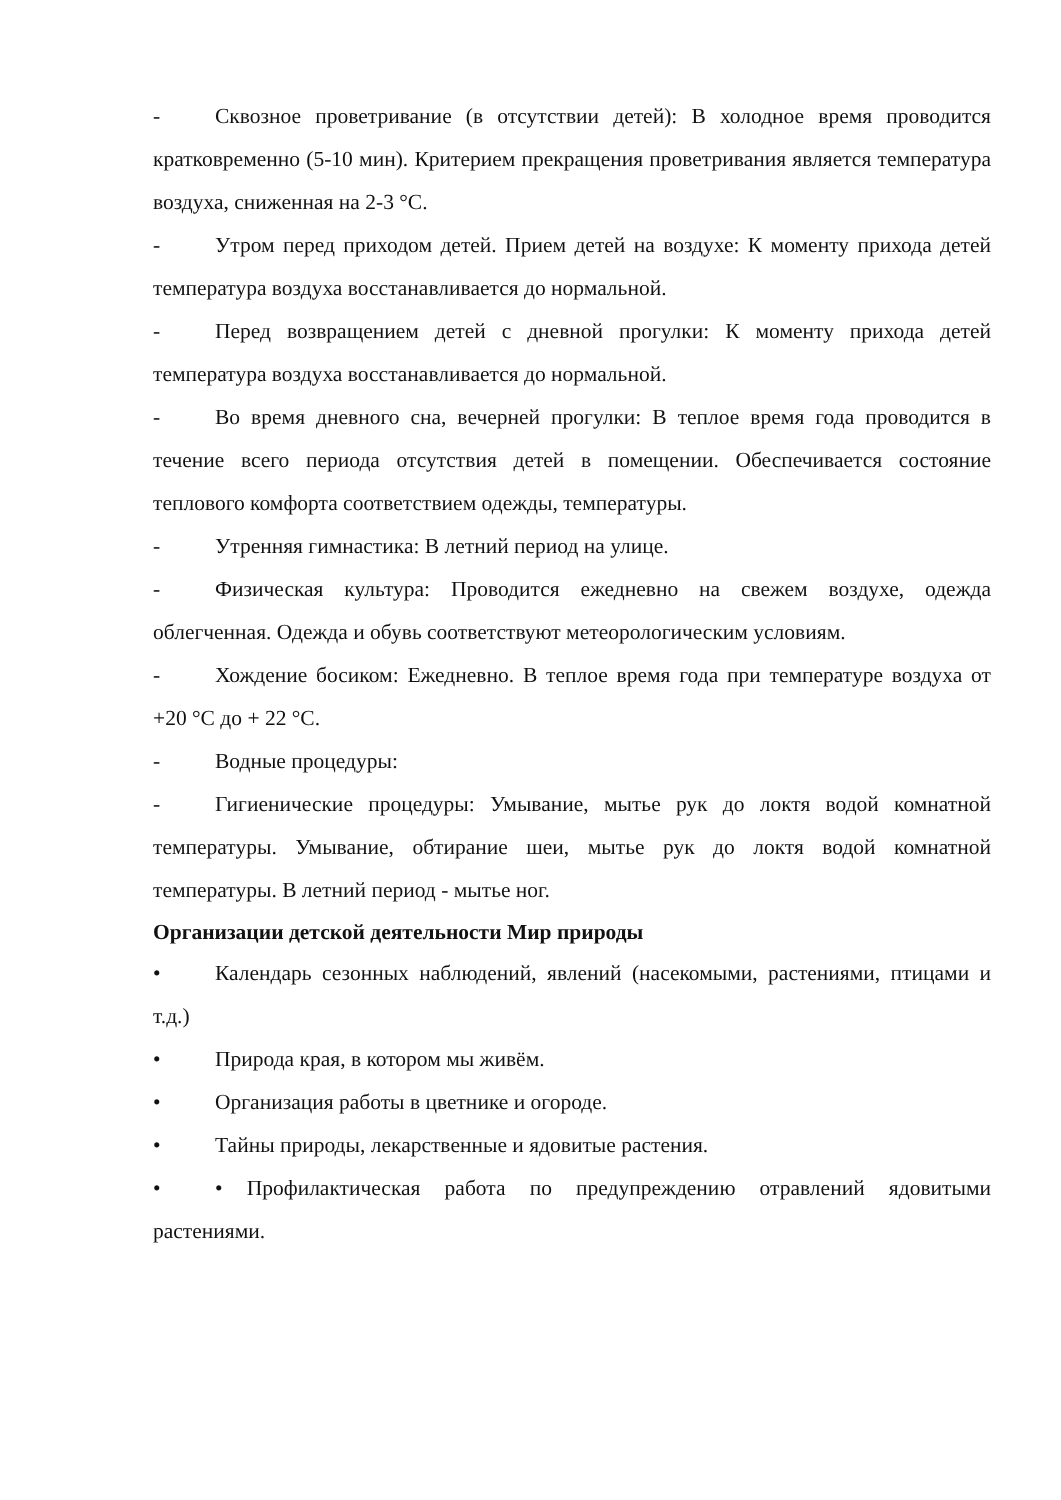- Сквозное проветривание (в отсутствии детей): В холодное время проводится кратковременно (5-10 мин). Критерием прекращения проветривания является температура воздуха, сниженная на 2-3 °С.
- Утром перед приходом детей. Прием детей на воздухе: К моменту прихода детей температура воздуха восстанавливается до нормальной.
- Перед возвращением детей с дневной прогулки: К моменту прихода детей температура воздуха восстанавливается до нормальной.
- Во время дневного сна, вечерней прогулки: В теплое время года проводится в течение всего периода отсутствия детей в помещении. Обеспечивается состояние теплового комфорта соответствием одежды, температуры.
- Утренняя гимнастика: В летний период на улице.
- Физическая культура: Проводится ежедневно на свежем воздухе, одежда облегченная. Одежда и обувь соответствуют метеорологическим условиям.
- Хождение босиком: Ежедневно. В теплое время года при температуре воздуха от +20 °С до + 22 °С.
- Водные процедуры:
- Гигиенические процедуры: Умывание, мытье рук до локтя водой комнатной температуры. Умывание, обтирание шеи, мытье рук до локтя водой комнатной температуры. В летний период - мытье ног.
Организации детской деятельности Мир природы
• Календарь сезонных наблюдений, явлений (насекомыми, растениями, птицами и т.д.)
• Природа края, в котором мы живём.
• Организация работы в цветнике и огороде.
• Тайны природы, лекарственные и ядовитые растения.
• • Профилактическая работа по предупреждению отравлений ядовитыми растениями.